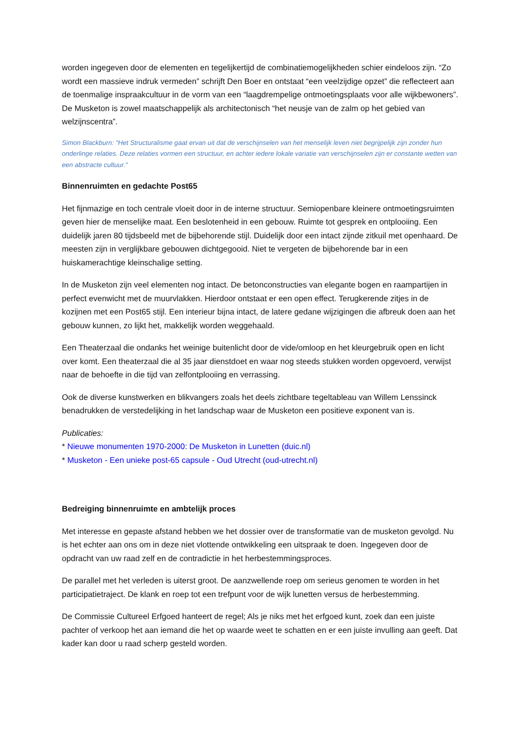worden ingegeven door de elementen en tegelijkertijd de combinatiemogelijkheden schier eindeloos zijn. “Zo wordt een massieve indruk vermeden” schrijft Den Boer en ontstaat “een veelzijdige opzet” die reflecteert aan de toenmalige inspraakcultuur in de vorm van een “laagdrempelige ontmoetingsplaats voor alle wijkbewoners”. De Musketon is zowel maatschappelijk als architectonisch “het neusje van de zalm op het gebied van welzijnscentra”.
Simon Blackburn: "Het Structuralisme gaat ervan uit dat de verschijnselen van het menselijk leven niet begrijpelijk zijn zonder hun onderlinge relaties. Deze relaties vormen een structuur, en achter iedere lokale variatie van verschijnselen zijn er constante wetten van een abstracte cultuur."
Binnenruimten en gedachte Post65
Het fijnmazige en toch centrale vloeit door in de interne structuur. Semiopenbare kleinere ontmoetingsruimten geven hier de menselijke maat. Een beslotenheid in een gebouw. Ruimte tot gesprek en ontplooiing. Een duidelijk jaren 80 tijdsbeeld met de bijbehorende stijl. Duidelijk door een intact zijnde zitkuil met openhaard. De meesten zijn in verglijkbare gebouwen dichtgegooid. Niet te vergeten de bijbehorende bar in een huiskamerachtige kleinschalige setting.
In de Musketon zijn veel elementen nog intact. De betonconstructies van elegante bogen en raampartijen in perfect evenwicht met de muurvlakken. Hierdoor ontstaat er een open effect. Terugkerende zitjes in de kozijnen met een Post65 stijl. Een interieur bijna intact, de latere gedane wijzigingen die afbreuk doen aan het gebouw kunnen, zo lijkt het, makkelijk worden weggehaald.
Een Theaterzaal die ondanks het weinige buitenlicht door de vide/omloop en het kleurgebruik open en licht over komt. Een theaterzaal die al 35 jaar dienstdoet en waar nog steeds stukken worden opgevoerd, verwijst naar de behoefte in die tijd van zelfontplooiing en verrassing.
Ook de diverse kunstwerken en blikvangers zoals het deels zichtbare tegeltableau van Willem Lenssinck benadrukken de verstedelijking in het landschap waar de Musketon een positieve exponent van is.
Publicaties:
* Nieuwe monumenten 1970-2000: De Musketon in Lunetten (duic.nl)
* Musketon - Een unieke post-65 capsule - Oud Utrecht (oud-utrecht.nl)
Bedreiging binnenruimte en ambtelijk proces
Met interesse en gepaste afstand hebben we het dossier over de transformatie van de musketon gevolgd. Nu is het echter aan ons om in deze niet vlottende ontwikkeling een uitspraak te doen. Ingegeven door de opdracht van uw raad zelf en de contradictie in het herbestemmingsproces.
De parallel met het verleden is uiterst groot. De aanzwellende roep om serieus genomen te worden in het participatietraject. De klank en roep tot een trefpunt voor de wijk lunetten versus de herbestemming.
De Commissie Cultureel Erfgoed hanteert de regel; Als je niks met het erfgoed kunt, zoek dan een juiste pachter of verkoop het aan iemand die het op waarde weet te schatten en er een juiste invulling aan geeft. Dat kader kan door u raad scherp gesteld worden.